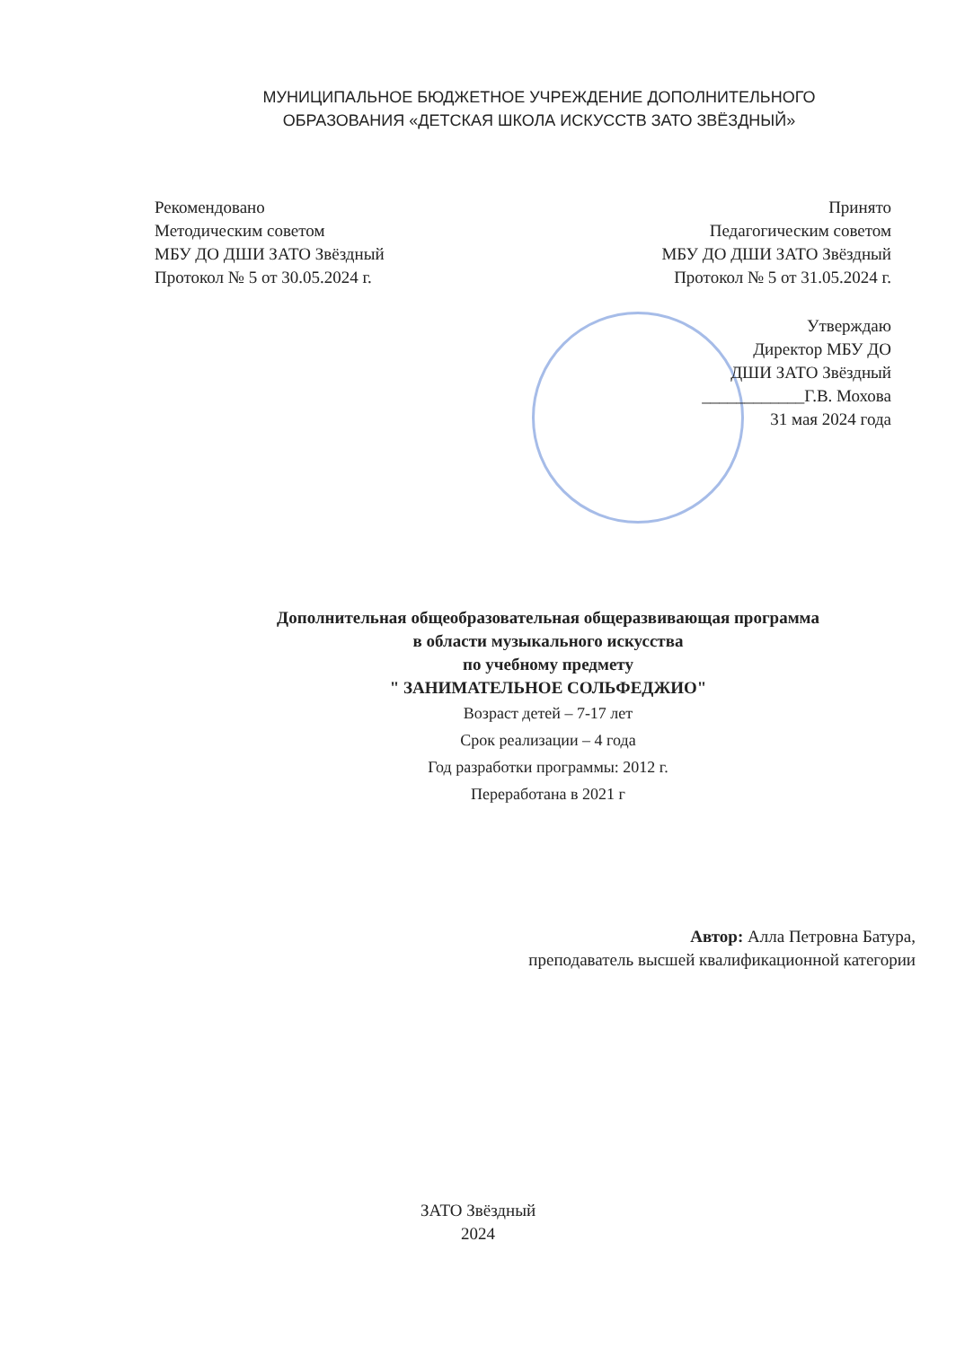МУНИЦИПАЛЬНОЕ БЮДЖЕТНОЕ УЧРЕЖДЕНИЕ ДОПОЛНИТЕЛЬНОГО
ОБРАЗОВАНИЯ «ДЕТСКАЯ ШКОЛА ИСКУССТВ ЗАТО ЗВЁЗДНЫЙ»
Рекомендовано
Методическим советом
МБУ ДО ДШИ ЗАТО Звёздный
Протокол № 5 от 30.05.2024 г.
Принято
Педагогическим советом
МБУ ДО ДШИ ЗАТО Звёздный
Протокол № 5 от 31.05.2024 г.
Утверждаю
Директор МБУ ДО
ДШИ ЗАТО Звёздный
____________Г.В. Мохова
31 мая 2024 года
Дополнительная общеобразовательная общеразвивающая программа
в области музыкального искусства
по учебному предмету
" ЗАНИМАТЕЛЬНОЕ СОЛЬФЕДЖИО"
Возраст детей – 7-17 лет
Срок реализации – 4 года
Год разработки программы: 2012 г.
Переработана в 2021 г
Автор: Алла Петровна Батура,
преподаватель высшей квалификационной категории
ЗАТО Звёздный
2024